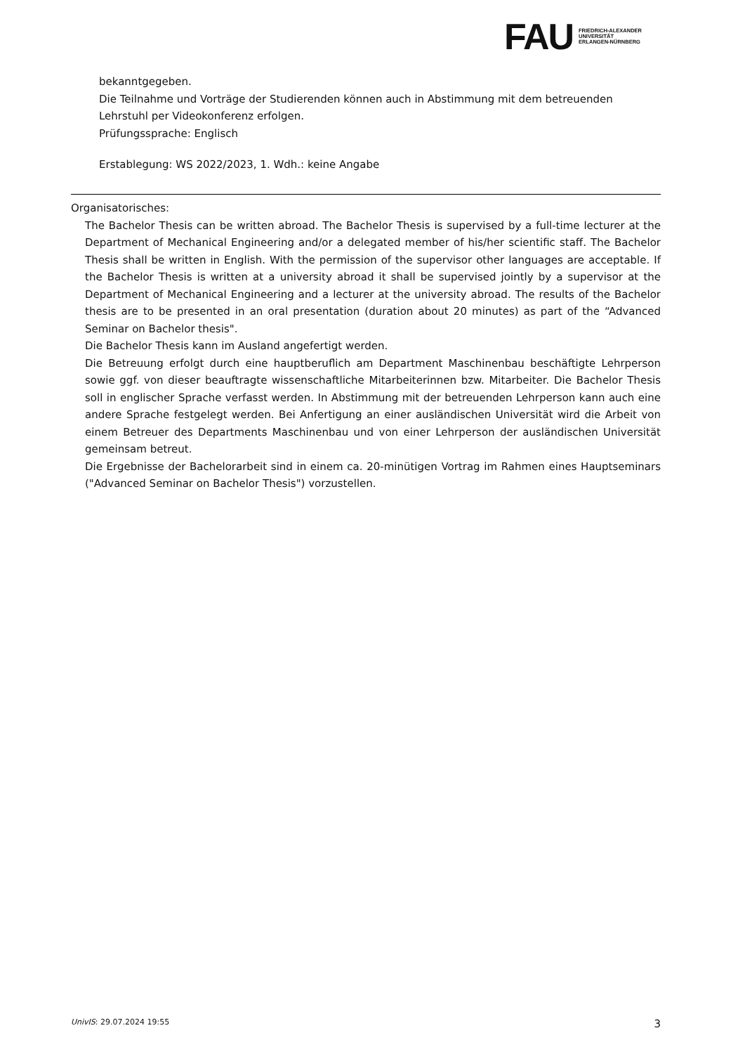FAU
FRIEDRICH-ALEXANDER
UNIVERSITÄT
ERLANGEN-NÜRNBERG
bekanntgegeben.
Die Teilnahme und Vorträge der Studierenden können auch in Abstimmung mit dem betreuenden Lehrstuhl per Videokonferenz erfolgen.
Prüfungssprache: Englisch
Erstablegung: WS 2022/2023, 1. Wdh.: keine Angabe
Organisatorisches:
The Bachelor Thesis can be written abroad. The Bachelor Thesis is supervised by a full-time lecturer at the Department of Mechanical Engineering and/or a delegated member of his/her scientific staff. The Bachelor Thesis shall be written in English. With the permission of the supervisor other languages are acceptable. If the Bachelor Thesis is written at a university abroad it shall be supervised jointly by a supervisor at the Department of Mechanical Engineering and a lecturer at the university abroad. The results of the Bachelor thesis are to be presented in an oral presentation (duration about 20 minutes) as part of the “Advanced Seminar on Bachelor thesis".
Die Bachelor Thesis kann im Ausland angefertigt werden.
Die Betreuung erfolgt durch eine hauptberuflich am Department Maschinenbau beschäftigte Lehrperson sowie ggf. von dieser beauftragte wissenschaftliche Mitarbeiterinnen bzw. Mitarbeiter. Die Bachelor Thesis soll in englischer Sprache verfasst werden. In Abstimmung mit der betreuenden Lehrperson kann auch eine andere Sprache festgelegt werden. Bei Anfertigung an einer ausländischen Universität wird die Arbeit von einem Betreuer des Departments Maschinenbau und von einer Lehrperson der ausländischen Universität gemeinsam betreut.
Die Ergebnisse der Bachelorarbeit sind in einem ca. 20-minütigen Vortrag im Rahmen eines Hauptseminars ("Advanced Seminar on Bachelor Thesis") vorzustellen.
UnivIS: 29.07.2024 19:55 3